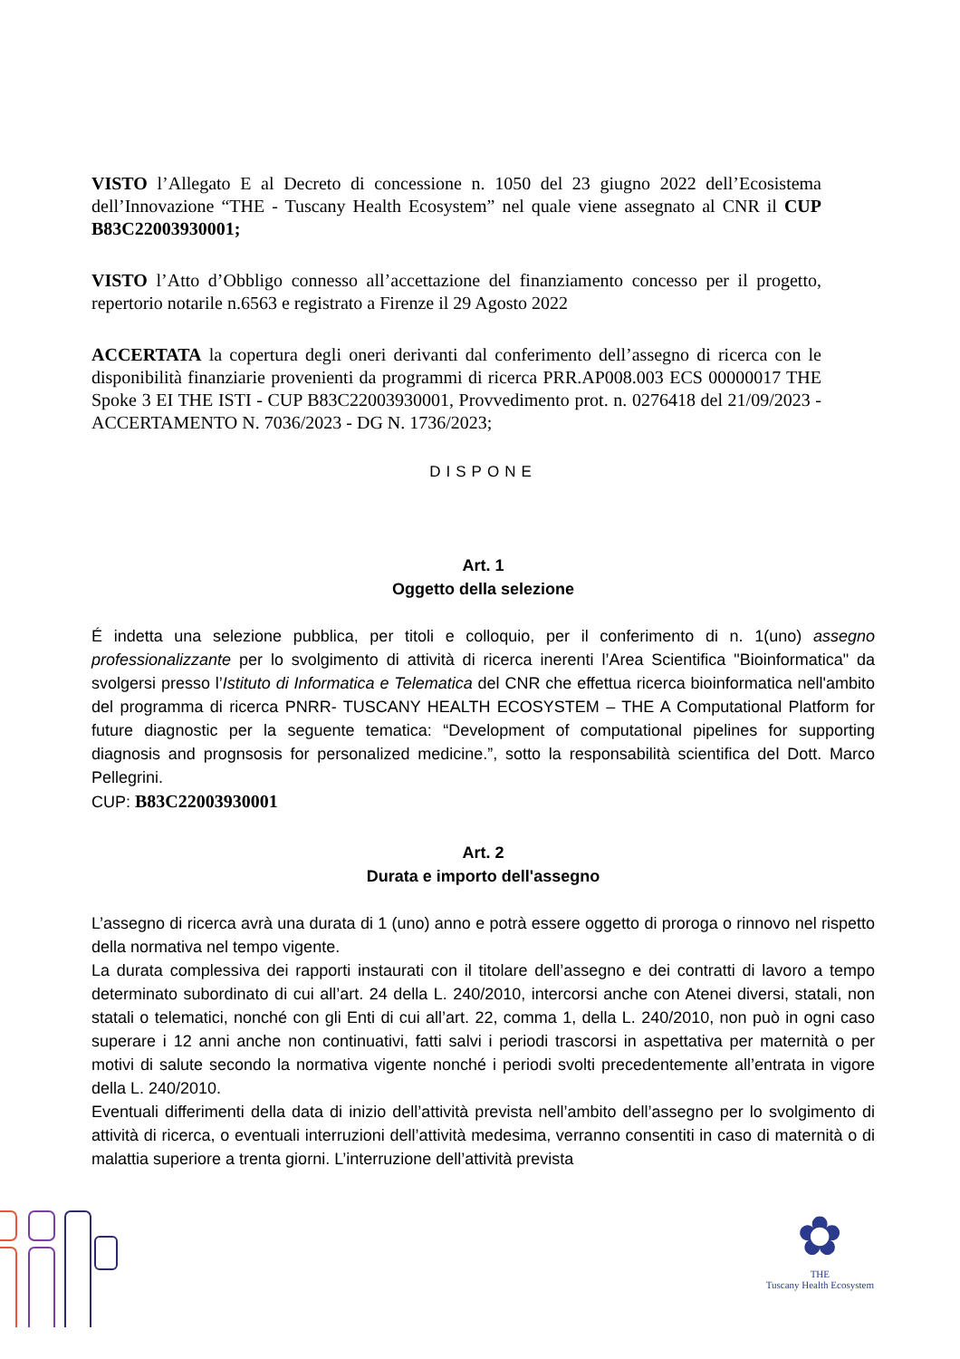VISTO l’Allegato E al Decreto di concessione n. 1050 del 23 giugno 2022 dell’Ecosistema dell’Innovazione “THE - Tuscany Health Ecosystem” nel quale viene assegnato al CNR il CUP B83C22003930001;
VISTO l’Atto d’Obbligo connesso all’accettazione del finanziamento concesso per il progetto, repertorio notarile n.6563 e registrato a Firenze il 29 Agosto 2022
ACCERTATA la copertura degli oneri derivanti dal conferimento dell’assegno di ricerca con le disponibilità finanziarie provenienti da programmi di ricerca PRR.AP008.003 ECS 00000017 THE Spoke 3 EI THE ISTI - CUP B83C22003930001, Provvedimento prot. n. 0276418 del 21/09/2023 - ACCERTAMENTO N. 7036/2023 - DG N. 1736/2023;
DISPONE
Art. 1
Oggetto della selezione
É indetta una selezione pubblica, per titoli e colloquio, per il conferimento di n. 1(uno) assegno professionalizzante per lo svolgimento di attività di ricerca inerenti l’Area Scientifica "Bioinformatica" da svolgersi presso l’Istituto di Informatica e Telematica del CNR che effettua ricerca bioinformatica nell'ambito del programma di ricerca PNRR- TUSCANY HEALTH ECOSYSTEM – THE A Computational Platform for future diagnostic per la seguente tematica: “Development of computational pipelines for supporting diagnosis and prognsosis for personalized medicine.”, sotto la responsabilità scientifica del Dott. Marco Pellegrini.
CUP: B83C22003930001
Art. 2
Durata e importo dell'assegno
L’assegno di ricerca avrà una durata di 1 (uno) anno e potrà essere oggetto di proroga o rinnovo nel rispetto della normativa nel tempo vigente.
La durata complessiva dei rapporti instaurati con il titolare dell’assegno e dei contratti di lavoro a tempo determinato subordinato di cui all’art. 24 della L. 240/2010, intercorsi anche con Atenei diversi, statali, non statali o telematici, nonché con gli Enti di cui all’art. 22, comma 1, della L. 240/2010, non può in ogni caso superare i 12 anni anche non continuativi, fatti salvi i periodi trascorsi in aspettativa per maternità o per motivi di salute secondo la normativa vigente nonché i periodi svolti precedentemente all’entrata in vigore della L. 240/2010.
Eventuali differimenti della data di inizio dell’attività prevista nell’ambito dell’assegno per lo svolgimento di attività di ricerca, o eventuali interruzioni dell’attività medesima, verranno consentiti in caso di maternità o di malattia superiore a trenta giorni. L’interruzione dell’attività prevista
✿
THE
Tuscany Health Ecosystem